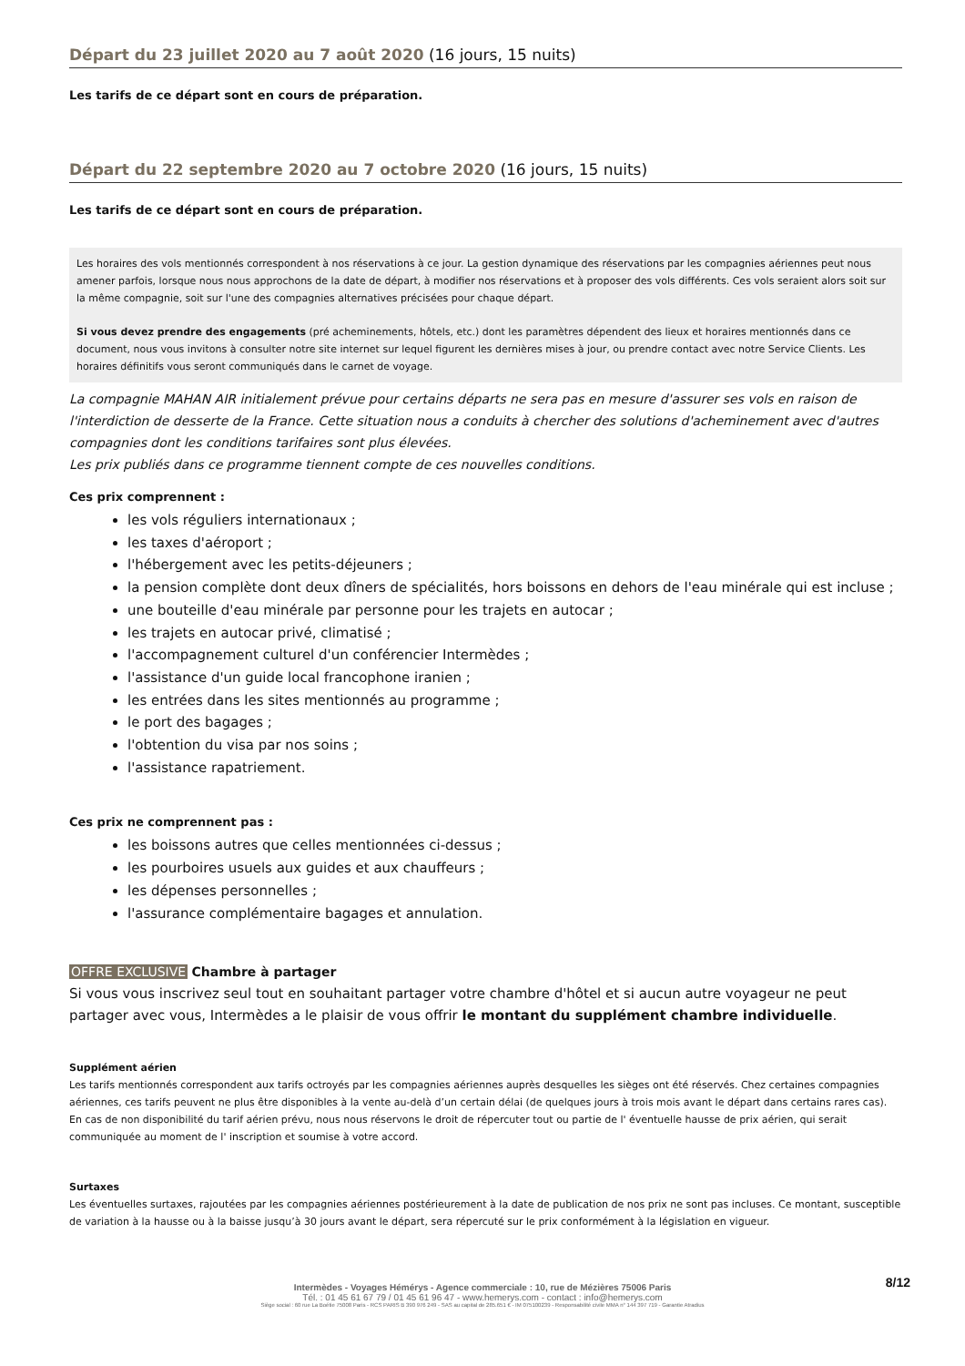Départ du 23 juillet 2020 au 7 août 2020 (16 jours, 15 nuits)
Les tarifs de ce départ sont en cours de préparation.
Départ du 22 septembre 2020 au 7 octobre 2020 (16 jours, 15 nuits)
Les tarifs de ce départ sont en cours de préparation.
Les horaires des vols mentionnés correspondent à nos réservations à ce jour. La gestion dynamique des réservations par les compagnies aériennes peut nous amener parfois, lorsque nous nous approchons de la date de départ, à modifier nos réservations et à proposer des vols différents. Ces vols seraient alors soit sur la même compagnie, soit sur l'une des compagnies alternatives précisées pour chaque départ.
Si vous devez prendre des engagements (pré acheminements, hôtels, etc.) dont les paramètres dépendent des lieux et horaires mentionnés dans ce document, nous vous invitons à consulter notre site internet sur lequel figurent les dernières mises à jour, ou prendre contact avec notre Service Clients. Les horaires définitifs vous seront communiqués dans le carnet de voyage.
La compagnie MAHAN AIR initialement prévue pour certains départs ne sera pas en mesure d'assurer ses vols en raison de l'interdiction de desserte de la France. Cette situation nous a conduits à chercher des solutions d'acheminement avec d'autres compagnies dont les conditions tarifaires sont plus élevées.
Les prix publiés dans ce programme tiennent compte de ces nouvelles conditions.
Ces prix comprennent :
les vols réguliers internationaux ;
les taxes d'aéroport ;
l'hébergement avec les petits-déjeuners ;
la pension complète dont deux dîners de spécialités, hors boissons en dehors de l'eau minérale qui est incluse ;
une bouteille d'eau minérale par personne pour les trajets en autocar ;
les trajets en autocar privé, climatisé ;
l'accompagnement culturel d'un conférencier Intermèdes ;
l'assistance d'un guide local francophone iranien ;
les entrées dans les sites mentionnés au programme ;
le port des bagages ;
l'obtention du visa par nos soins ;
l'assistance rapatriement.
Ces prix ne comprennent pas :
les boissons autres que celles mentionnées ci-dessus ;
les pourboires usuels aux guides et aux chauffeurs ;
les dépenses personnelles ;
l'assurance complémentaire bagages et annulation.
OFFRE EXCLUSIVE Chambre à partager
Si vous vous inscrivez seul tout en souhaitant partager votre chambre d'hôtel et si aucun autre voyageur ne peut partager avec vous, Intermèdes a le plaisir de vous offrir le montant du supplément chambre individuelle.
Supplément aérien
Les tarifs mentionnés correspondent aux tarifs octroyés par les compagnies aériennes auprès desquelles les sièges ont été réservés. Chez certaines compagnies aériennes, ces tarifs peuvent ne plus être disponibles à la vente au-delà d’un certain délai (de quelques jours à trois mois avant le départ dans certains rares cas). En cas de non disponibilité du tarif aérien prévu, nous nous réservons le droit de répercuter tout ou partie de l' éventuelle hausse de prix aérien, qui serait communiquée au moment de l' inscription et soumise à votre accord.
Surtaxes
Les éventuelles surtaxes, rajoutées par les compagnies aériennes postérieurement à la date de publication de nos prix ne sont pas incluses. Ce montant, susceptible de variation à la hausse ou à la baisse jusqu’à 30 jours avant le départ, sera répercuté sur le prix conformément à la législation en vigueur.
8/12
Intermèdes - Voyages Hémérys - Agence commerciale : 10, rue de Mézières 75006 Paris
Tél. : 01 45 61 67 79 / 01 45 61 96 47 - www.hemerys.com - contact : info@hemerys.com
Siège social : 60 rue La Boétie 75008 Paris - RCS PARIS B 390 976 249 - SAS au capital de 285.651 € - IM 075100239 - Responsabilité civile MMA n° 144 397 719 - Garantie Atradius